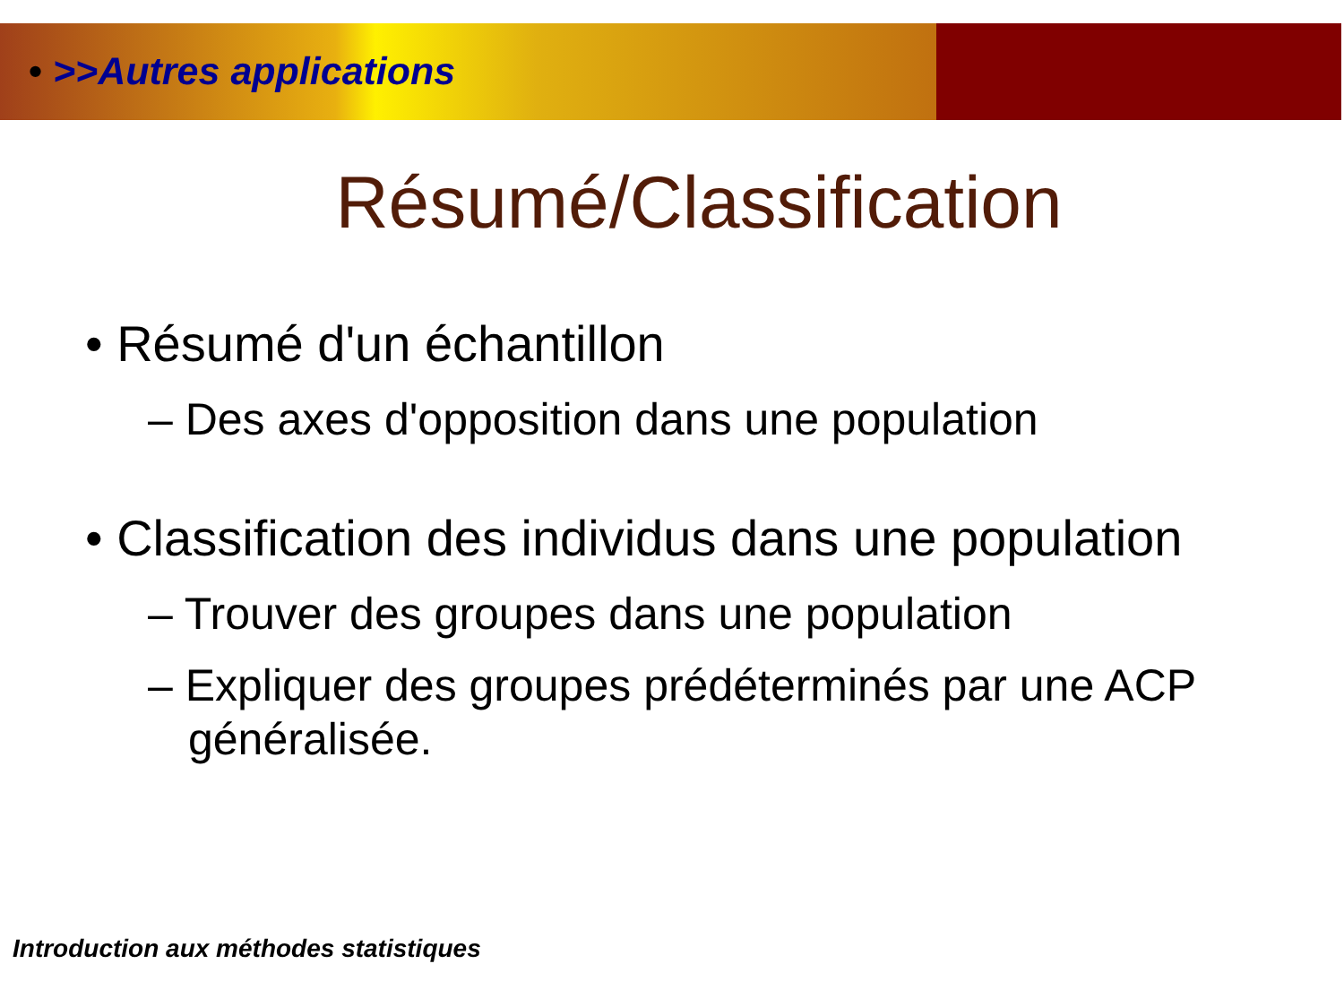• >>Autres applications
Résumé/Classification
• Résumé d'un échantillon
– Des axes d'opposition dans une population
• Classification des individus dans une population
– Trouver des groupes dans une population
– Expliquer des groupes prédéterminés par une ACP généralisée.
Introduction aux méthodes statistiques